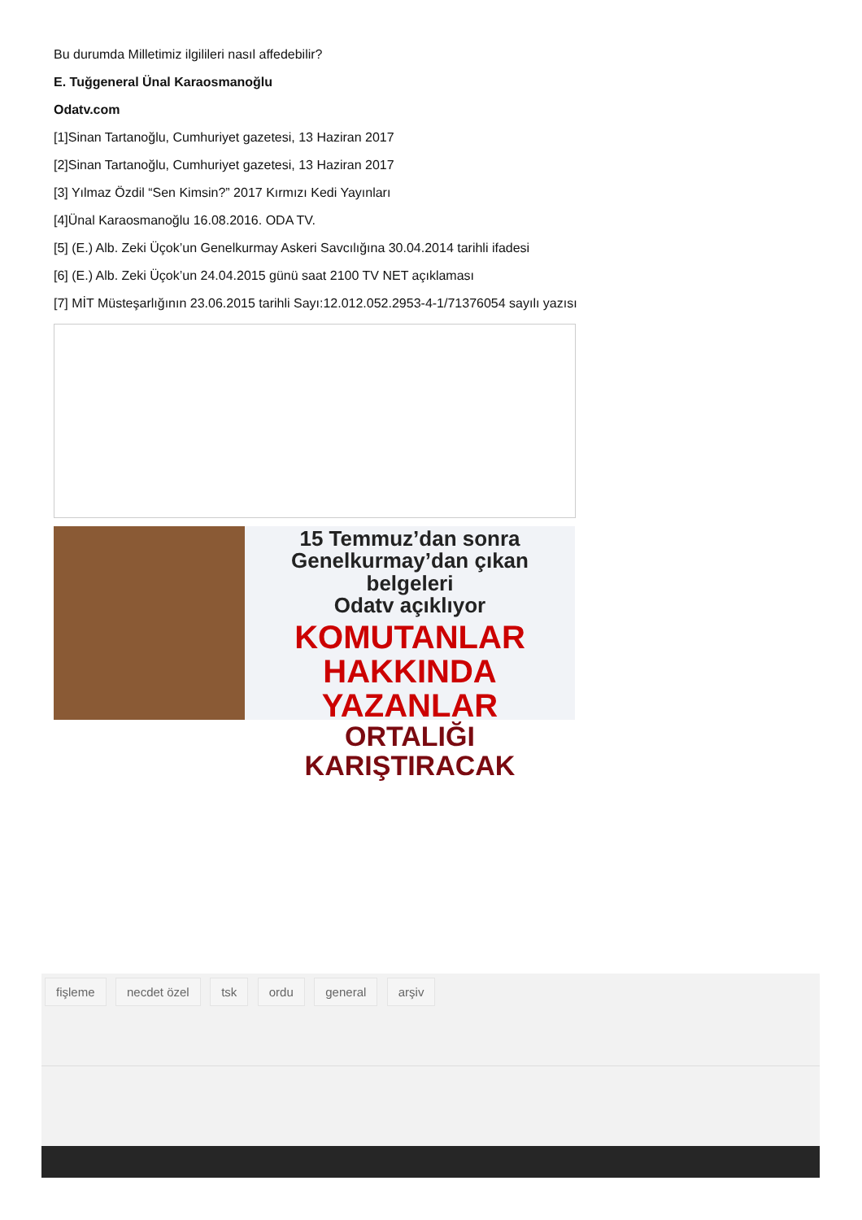Bu durumda Milletimiz ilgilileri nasıl affedebilir?
E. Tuğgeneral Ünal Karaosmanoğlu
Odatv.com
[1]Sinan Tartanoğlu, Cumhuriyet gazetesi, 13 Haziran 2017
[2]Sinan Tartanoğlu, Cumhuriyet gazetesi, 13 Haziran 2017
[3] Yılmaz Özdil “Sen Kimsin?” 2017 Kırmızı Kedi Yayınları
[4]Ünal Karaosmanoğlu 16.08.2016. ODA TV.
[5] (E.) Alb. Zeki Üçok’un Genelkurmay Askeri Savcılığına 30.04.2014 tarihli ifadesi
[6] (E.) Alb. Zeki Üçok’un 24.04.2015 günü saat 2100 TV NET açıklaması
[7] MİT Müsteşarlığının 23.06.2015 tarihli Sayı:12.012.052.2953-4-1/71376054 sayılı yazısı
15 Temmuz’dan sonra
Genelkurmay’dan çıkan belgeleri
Odatv açıklıyor
KOMUTANLAR
HAKKINDA YAZANLAR
ORTALIĞI KARIŞTIRACAK
fişleme necdet özel tsk ordu general arşiv